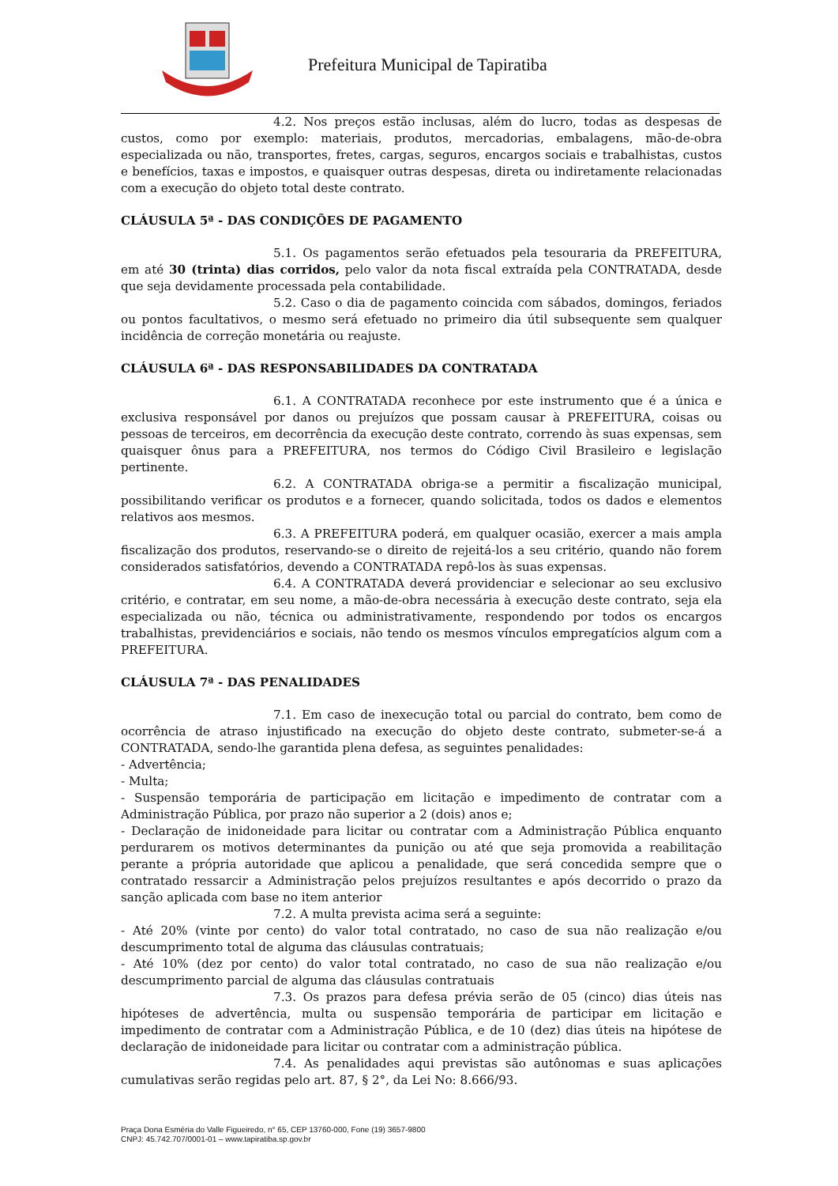Prefeitura Municipal de Tapiratiba
4.2. Nos preços estão inclusas, além do lucro, todas as despesas de custos, como por exemplo: materiais, produtos, mercadorias, embalagens, mão-de-obra especializada ou não, transportes, fretes, cargas, seguros, encargos sociais e trabalhistas, custos e benefícios, taxas e impostos, e quaisquer outras despesas, direta ou indiretamente relacionadas com a execução do objeto total deste contrato.
CLÁUSULA 5ª - DAS CONDIÇÕES DE PAGAMENTO
5.1. Os pagamentos serão efetuados pela tesouraria da PREFEITURA, em até 30 (trinta) dias corridos, pelo valor da nota fiscal extraída pela CONTRATADA, desde que seja devidamente processada pela contabilidade.
5.2. Caso o dia de pagamento coincida com sábados, domingos, feriados ou pontos facultativos, o mesmo será efetuado no primeiro dia útil subsequente sem qualquer incidência de correção monetária ou reajuste.
CLÁUSULA 6ª - DAS RESPONSABILIDADES DA CONTRATADA
6.1. A CONTRATADA reconhece por este instrumento que é a única e exclusiva responsável por danos ou prejuízos que possam causar à PREFEITURA, coisas ou pessoas de terceiros, em decorrência da execução deste contrato, correndo às suas expensas, sem quaisquer ônus para a PREFEITURA, nos termos do Código Civil Brasileiro e legislação pertinente.
6.2. A CONTRATADA obriga-se a permitir a fiscalização municipal, possibilitando verificar os produtos e a fornecer, quando solicitada, todos os dados e elementos relativos aos mesmos.
6.3. A PREFEITURA poderá, em qualquer ocasião, exercer a mais ampla fiscalização dos produtos, reservando-se o direito de rejeitá-los a seu critério, quando não forem considerados satisfatórios, devendo a CONTRATADA repô-los às suas expensas.
6.4. A CONTRATADA deverá providenciar e selecionar ao seu exclusivo critério, e contratar, em seu nome, a mão-de-obra necessária à execução deste contrato, seja ela especializada ou não, técnica ou administrativamente, respondendo por todos os encargos trabalhistas, previdenciários e sociais, não tendo os mesmos vínculos empregatícios algum com a PREFEITURA.
CLÁUSULA 7ª - DAS PENALIDADES
7.1. Em caso de inexecução total ou parcial do contrato, bem como de ocorrência de atraso injustificado na execução do objeto deste contrato, submeter-se-á a CONTRATADA, sendo-lhe garantida plena defesa, as seguintes penalidades:
- Advertência;
- Multa;
- Suspensão temporária de participação em licitação e impedimento de contratar com a Administração Pública, por prazo não superior a 2 (dois) anos e;
- Declaração de inidoneidade para licitar ou contratar com a Administração Pública enquanto perdurarem os motivos determinantes da punição ou até que seja promovida a reabilitação perante a própria autoridade que aplicou a penalidade, que será concedida sempre que o contratado ressarcir a Administração pelos prejuízos resultantes e após decorrido o prazo da sanção aplicada com base no item anterior
7.2. A multa prevista acima será a seguinte:
- Até 20% (vinte por cento) do valor total contratado, no caso de sua não realização e/ou descumprimento total de alguma das cláusulas contratuais;
- Até 10% (dez por cento) do valor total contratado, no caso de sua não realização e/ou descumprimento parcial de alguma das cláusulas contratuais
7.3. Os prazos para defesa prévia serão de 05 (cinco) dias úteis nas hipóteses de advertência, multa ou suspensão temporária de participar em licitação e impedimento de contratar com a Administração Pública, e de 10 (dez) dias úteis na hipótese de declaração de inidoneidade para licitar ou contratar com a administração pública.
7.4. As penalidades aqui previstas são autônomas e suas aplicações cumulativas serão regidas pelo art. 87, § 2°, da Lei No: 8.666/93.
Praça Dona Esméria do Valle Figueiredo, n° 65, CEP 13760-000, Fone (19) 3657-9800
CNPJ: 45.742.707/0001-01 – www.tapiratiba.sp.gov.br